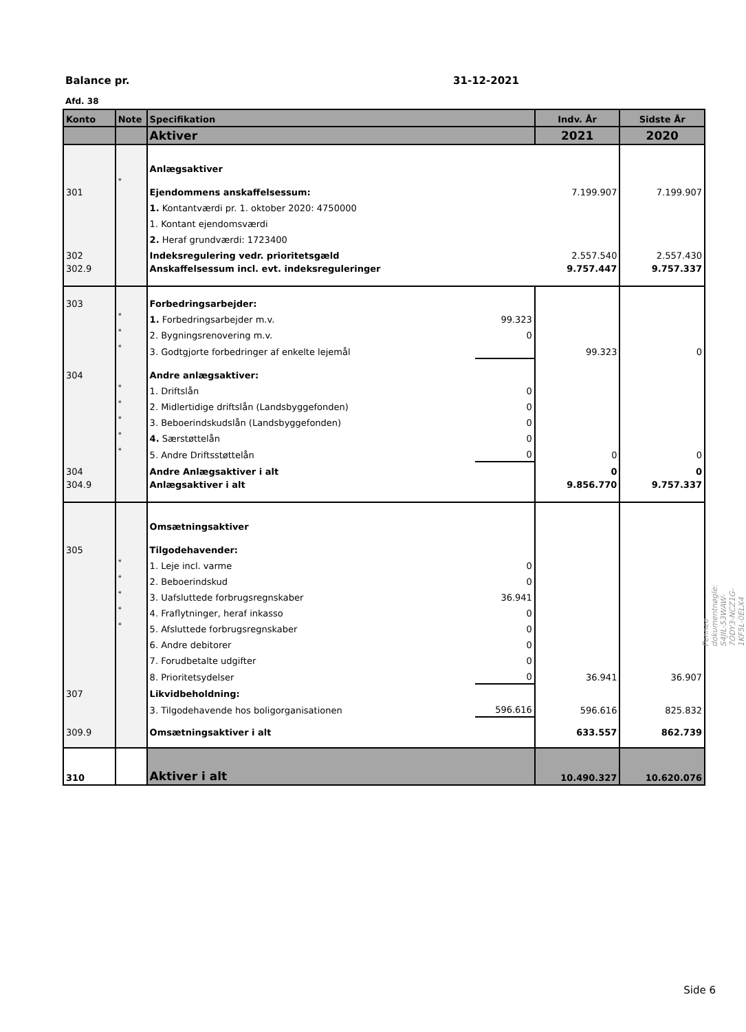Balance pr. 31-12-2021
Afd. 38
| Konto | Note | Specifikation | | Indv. År | Sidste År |
| --- | --- | --- | --- | --- | --- |
| | | Aktiver | | 2021 | 2020 |
| | | Anlægsaktiver | | | |
| 301 | * | Ejendommens anskaffelsessum: | | 7.199.907 | 7.199.907 |
| | | 1. Kontantværdi pr. 1. oktober 2020: 4750000 | | | |
| | | 1. Kontant ejendomsværdi | | | |
| | | 2. Heraf grundværdi: 1723400 | | | |
| 302 | | Indeksregulering vedr. prioritetsgæld | | 2.557.540 | 2.557.430 |
| 302.9 | | Anskaffelsessum incl. evt. indeksreguleringer | | 9.757.447 | 9.757.337 |
| 303 | | Forbedringsarbejder: | | | |
| | * | 1. Forbedringsarbejder m.v. | 99.323 | | |
| | * | 2. Bygningsrenovering m.v. | 0 | | |
| | * | 3. Godtgjorte forbedringer af enkelte lejemål | | 99.323 | 0 |
| 304 | | Andre anlægsaktiver: | | | |
| | * | 1. Driftslån | 0 | | |
| | * | 2. Midlertidige driftslån (Landsbyggefonden) | 0 | | |
| | * | 3. Beboerindskudslån (Landsbyggefonden) | 0 | | |
| | * | 4. Særstøttelån | 0 | | |
| | * | 5. Andre Driftsstøttelån | 0 | 0 | 0 |
| 304 | | Andre Anlægsaktiver i alt | | 0 | 0 |
| 304.9 | | Anlægsaktiver i alt | | 9.856.770 | 9.757.337 |
| | | Omsætningsaktiver | | | |
| 305 | | Tilgodehavender: | | | |
| | * | 1. Leje incl. varme | 0 | | |
| | * | 2. Beboerindskud | 0 | | |
| | * | 3. Uafsluttede forbrugsregnskaber | 36.941 | | |
| | * | 4. Fraflytninger, heraf inkasso | 0 | | |
| | * | 5. Afsluttede forbrugsregnskaber | 0 | | |
| | | 6. Andre debitorer | 0 | | |
| | | 7. Forudbetalte udgifter | 0 | | |
| | | 8. Prioritetsydelser | 0 | 36.941 | 36.907 |
| 307 | | Likvidbeholdning: | | | |
| | | 3. Tilgodehavende hos boligorganisationen | 596.616 | 596.616 | 825.832 |
| 309.9 | | Omsætningsaktiver i alt | | 633.557 | 862.739 |
| 310 | | Aktiver i alt | | 10.490.327 | 10.620.076 |
Penneo dokumentnøgle: S4JIL-53WAW-7ODY3-NCZ1G-1KF5L-0ELX4
Side 6